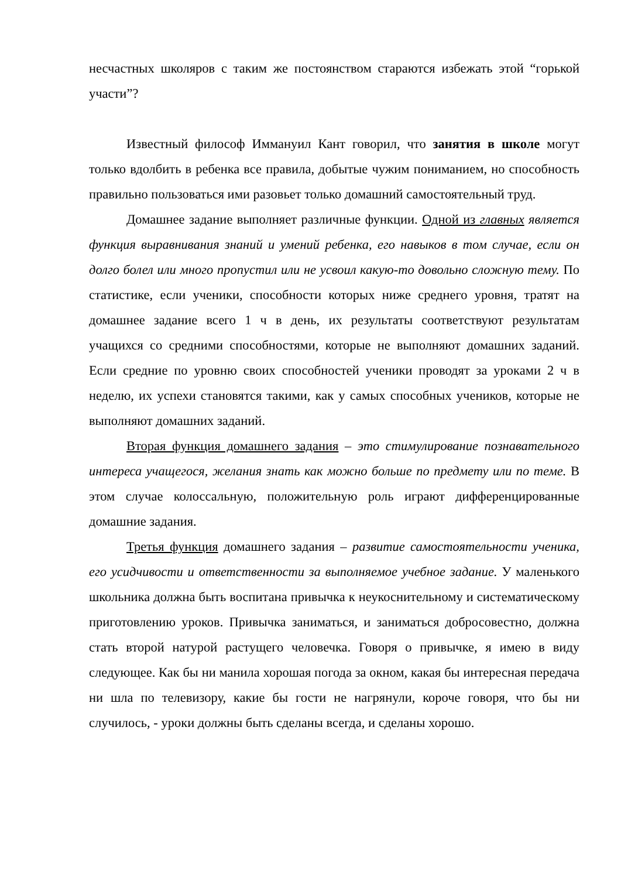несчастных школяров с таким же постоянством стараются избежать этой “горькой участи”?
Известный философ Иммануил Кант говорил, что занятия в школе могут только вдолбить в ребенка все правила, добытые чужим пониманием, но способность правильно пользоваться ими разовьет только домашний самостоятельный труд.
Домашнее задание выполняет различные функции. Одной из главных является функция выравнивания знаний и умений ребенка, его навыков в том случае, если он долго болел или много пропустил или не усвоил какую-то довольно сложную тему. По статистике, если ученики, способности которых ниже среднего уровня, тратят на домашнее задание всего 1 ч в день, их результаты соответствуют результатам учащихся со средними способностями, которые не выполняют домашних заданий. Если средние по уровню своих способностей ученики проводят за уроками 2 ч в неделю, их успехи становятся такими, как у самых способных учеников, которые не выполняют домашних заданий.
Вторая функция домашнего задания – это стимулирование познавательного интереса учащегося, желания знать как можно больше по предмету или по теме. В этом случае колоссальную, положительную роль играют дифференцированные домашние задания.
Третья функция домашнего задания – развитие самостоятельности ученика, его усидчивости и ответственности за выполняемое учебное задание. У маленького школьника должна быть воспитана привычка к неукоснительному и систематическому приготовлению уроков. Привычка заниматься, и заниматься добросовестно, должна стать второй натурой растущего человечка. Говоря о привычке, я имею в виду следующее. Как бы ни манила хорошая погода за окном, какая бы интересная передача ни шла по телевизору, какие бы гости не нагрянули, короче говоря, что бы ни случилось, - уроки должны быть сделаны всегда, и сделаны хорошо.